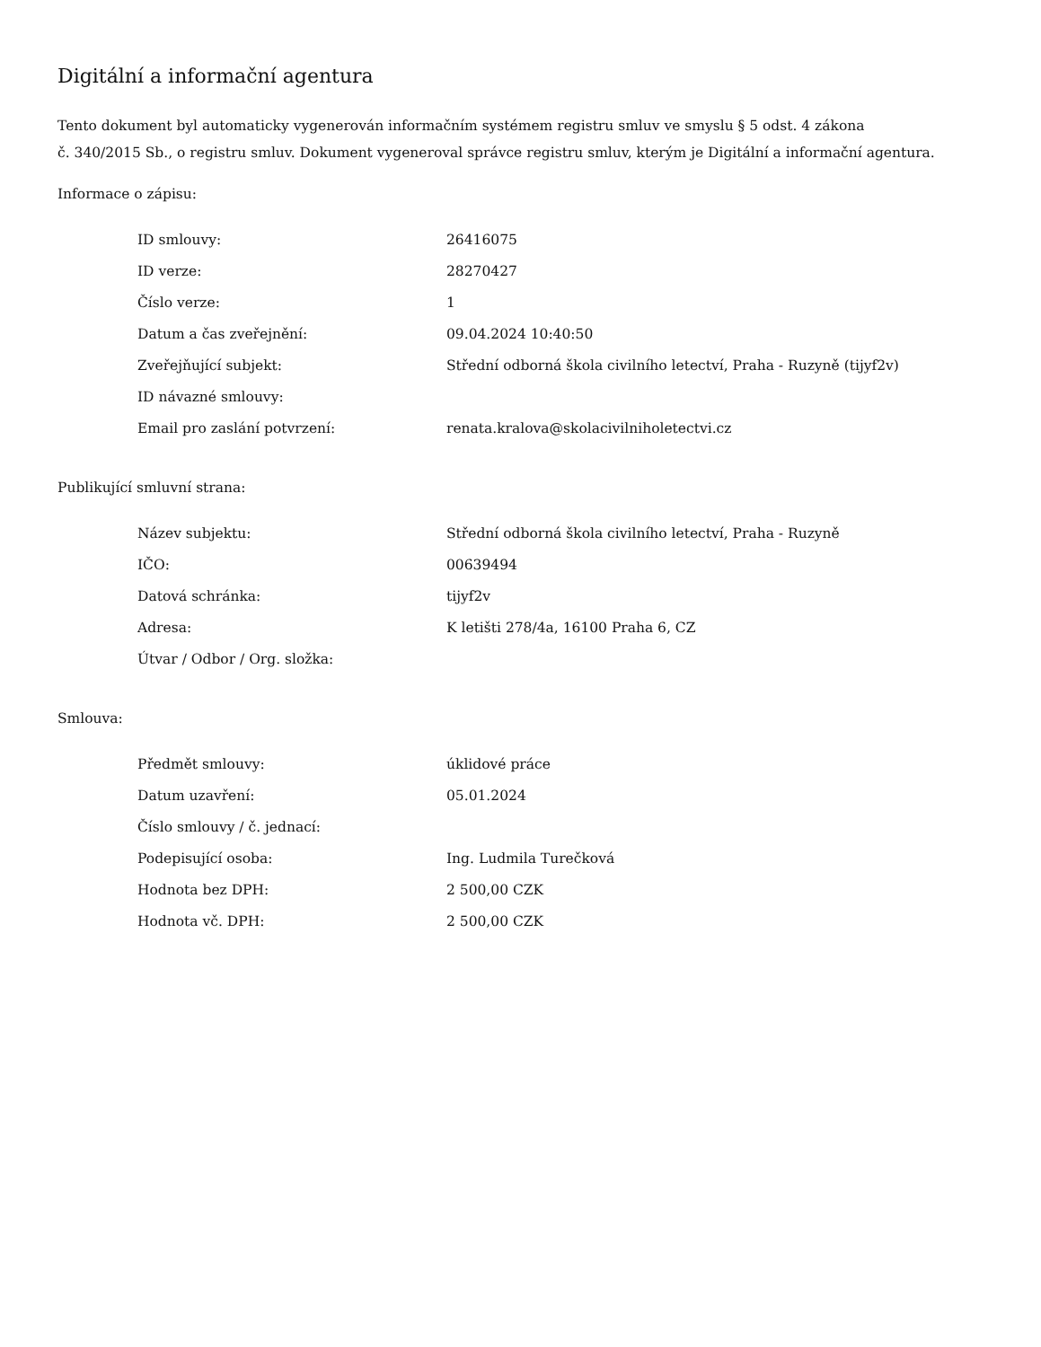Digitální a informační agentura
Tento dokument byl automaticky vygenerován informačním systémem registru smluv ve smyslu § 5 odst. 4 zákona
č. 340/2015 Sb., o registru smluv. Dokument vygeneroval správce registru smluv, kterým je Digitální a informační agentura.
Informace o zápisu:
| ID smlouvy: | 26416075 |
| ID verze: | 28270427 |
| Číslo verze: | 1 |
| Datum a čas zveřejnění: | 09.04.2024 10:40:50 |
| Zveřejňující subjekt: | Střední odborná škola civilního letectví, Praha - Ruzyně (tijyf2v) |
| ID návazné smlouvy: | |
| Email pro zaslání potvrzení: | renata.kralova@skolacivilniholetectvi.cz |
Publikující smluvní strana:
| Název subjektu: | Střední odborná škola civilního letectví, Praha - Ruzyně |
| IČO: | 00639494 |
| Datová schránka: | tijyf2v |
| Adresa: | K letišti 278/4a, 16100 Praha 6, CZ |
| Útvar / Odbor / Org. složka: | |
Smlouva:
| Předmět smlouvy: | úklidové práce |
| Datum uzavření: | 05.01.2024 |
| Číslo smlouvy / č. jednací: | |
| Podepisující osoba: | Ing. Ludmila Turečková |
| Hodnota bez DPH: | 2 500,00 CZK |
| Hodnota vč. DPH: | 2 500,00 CZK |